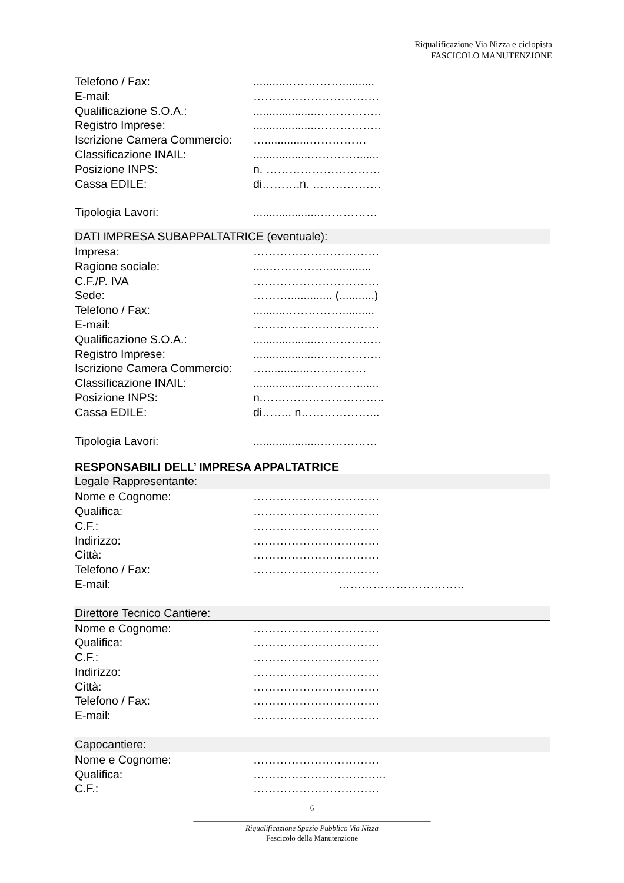Riqualificazione Via Nizza e ciclopista
FASCICOLO MANUTENZIONE
Telefono / Fax:..........……………..........
E-mail: ……………………………
Qualificazione S.O.A.:....................……………..
Registro Imprese:....................……………..
Iscrizione Camera Commercio: …..............……………
Classificazione INAIL:..................………….......
Posizione INPS: n. …………………………
Cassa EDILE: di……….n. ………………
Tipologia Lavori:.....................……………
DATI IMPRESA SUBAPPALTATRICE (eventuale):
Impresa: ……………………………
Ragione sociale:.....……………..............
C.F./P. IVA ……………………………
Sede: ……….............. (...........)
Telefono / Fax:..........……………..........
E-mail: ……………………………
Qualificazione S.O.A.:....................……………..
Registro Imprese:....................……………..
Iscrizione Camera Commercio: …..............……………
Classificazione INAIL:..................………….......
Posizione INPS: n.…………………………..
Cassa EDILE: di…….. n………………...
Tipologia Lavori:.....................……………
RESPONSABILI DELL’ IMPRESA APPALTATRICE
Legale Rappresentante:
Nome e Cognome: ……………………………
Qualifica: ……………………………
C.F.: ……………………………
Indirizzo: ……………………………
Città: ……………………………
Telefono / Fax: ……………………………
E-mail: ……………………………
Direttore Tecnico Cantiere:
Nome e Cognome: ……………………………
Qualifica: ……………………………
C.F.: ……………………………
Indirizzo: ……………………………
Città: ……………………………
Telefono / Fax: ……………………………
E-mail: ……………………………
Capocantiere:
Nome e Cognome: ……………………………
Qualifica: ……………………………..
C.F.: ……………………………
6
______________________________________________________________
Riqualificazione Spazio Pubblico Via Nizza
Fascicolo della Manutenzione